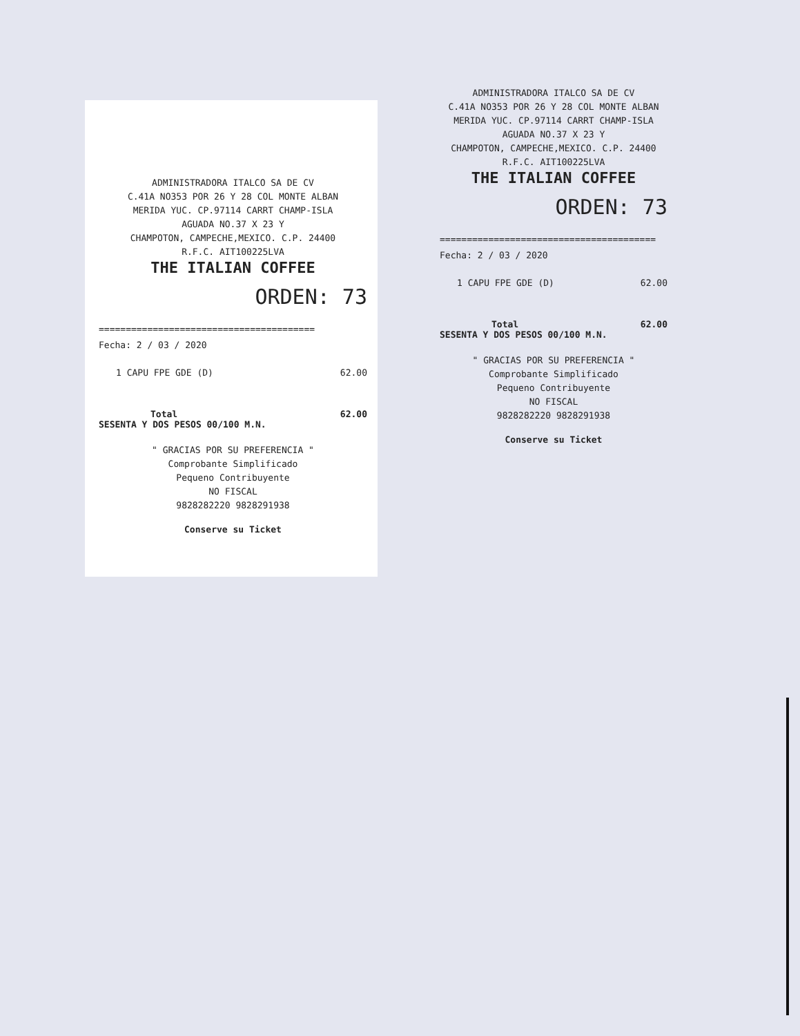ADMINISTRADORA ITALCO SA DE CV
C.41A NO353 POR 26 Y 28 COL MONTE ALBAN
MERIDA YUC. CP.97114 CARRT CHAMP-ISLA
AGUADA NO.37 X 23 Y
CHAMPOTON, CAMPECHE,MEXICO. C.P. 24400
R.F.C. AIT100225LVA
THE ITALIAN COFFEE
ORDEN: 73
========================================
Fecha: 2 / 03 / 2020
1 CAPU FPE GDE (D) 62.00
Total 62.00
SESENTA Y DOS PESOS 00/100 M.N.
" GRACIAS POR SU PREFERENCIA "
Comprobante Simplificado
Pequeno Contribuyente
NO FISCAL
9828282220 9828291938
Conserve su Ticket
ADMINISTRADORA ITALCO SA DE CV
C.41A NO353 POR 26 Y 28 COL MONTE ALBAN
MERIDA YUC. CP.97114 CARRT CHAMP-ISLA
AGUADA NO.37 X 23 Y
CHAMPOTON, CAMPECHE,MEXICO. C.P. 24400
R.F.C. AIT100225LVA
THE ITALIAN COFFEE
ORDEN: 73
========================================
Fecha: 2 / 03 / 2020
1 CAPU FPE GDE (D) 62.00
Total 62.00
SESENTA Y DOS PESOS 00/100 M.N.
" GRACIAS POR SU PREFERENCIA "
Comprobante Simplificado
Pequeno Contribuyente
NO FISCAL
9828282220 9828291938
Conserve su Ticket